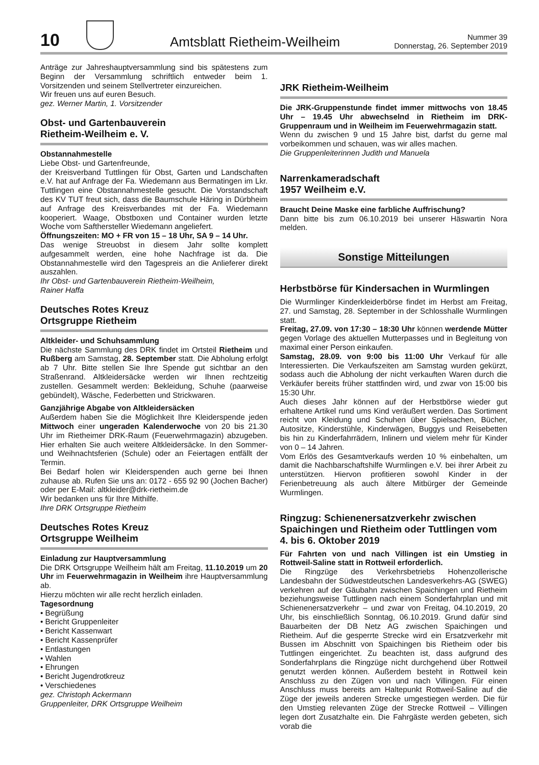10
Amtsblatt Rietheim-Weilheim
Nummer 39
Donnerstag, 26. September 2019
Anträge zur Jahreshauptversammlung sind bis spätestens zum Beginn der Versammlung schriftlich entweder beim 1. Vorsitzenden und seinem Stellvertreter einzureichen.
Wir freuen uns auf euren Besuch.
gez. Werner Martin, 1. Vorsitzender
Obst- und Gartenbauverein
Rietheim-Weilheim e. V.
Obstannahmestelle
Liebe Obst- und Gartenfreunde,
der Kreisverband Tuttlingen für Obst, Garten und Landschaften e.V. hat auf Anfrage der Fa. Wiedemann aus Bermatingen im Lkr. Tuttlingen eine Obstannahmestelle gesucht. Die Vorstandschaft des KV TUT freut sich, dass die Baumschule Häring in Dürbheim auf Anfrage des Kreisverbandes mit der Fa. Wiedemann kooperiert. Waage, Obstboxen und Container wurden letzte Woche vom Safthersteller Wiedemann angeliefert.
Öffnungszeiten: MO + FR von 15 – 18 Uhr, SA 9 – 14 Uhr.
Das wenige Streuobst in diesem Jahr sollte komplett aufgesammelt werden, eine hohe Nachfrage ist da. Die Obstannahmestelle wird den Tagespreis an die Anlieferer direkt auszahlen.
Ihr Obst- und Gartenbauverein Rietheim-Weilheim,
Rainer Haffa
Deutsches Rotes Kreuz
Ortsgruppe Rietheim
Altkleider- und Schuhsammlung
Die nächste Sammlung des DRK findet im Ortsteil Rietheim und Rußberg am Samstag, 28. September statt. Die Abholung erfolgt ab 7 Uhr. Bitte stellen Sie Ihre Spende gut sichtbar an den Straßenrand. Altkleidersäcke werden wir Ihnen rechtzeitig zustellen. Gesammelt werden: Bekleidung, Schuhe (paarweise gebündelt), Wäsche, Federbetten und Strickwaren.
Ganzjährige Abgabe von Altkleidersäcken
Außerdem haben Sie die Möglichkeit Ihre Kleiderspende jeden Mittwoch einer ungeraden Kalenderwoche von 20 bis 21.30 Uhr im Rietheimer DRK-Raum (Feuerwehrmagazin) abzugeben. Hier erhalten Sie auch weitere Altkleidersäcke. In den Sommer- und Weihnachtsferien (Schule) oder an Feiertagen entfällt der Termin.
Bei Bedarf holen wir Kleiderspenden auch gerne bei Ihnen zuhause ab. Rufen Sie uns an: 0172 - 655 92 90 (Jochen Bacher) oder per E-Mail: altkleider@drk-rietheim.de
Wir bedanken uns für Ihre Mithilfe.
Ihre DRK Ortsgruppe Rietheim
Deutsches Rotes Kreuz
Ortsgruppe Weilheim
Einladung zur Hauptversammlung
Die DRK Ortsgruppe Weilheim hält am Freitag, 11.10.2019 um 20 Uhr im Feuerwehrmagazin in Weilheim ihre Hauptversammlung ab.
Hierzu möchten wir alle recht herzlich einladen.
Tagesordnung
• Begrüßung
• Bericht Gruppenleiter
• Bericht Kassenwart
• Bericht Kassenprüfer
• Entlastungen
• Wahlen
• Ehrungen
• Bericht Jugendrotkreuz
• Verschiedenes
gez. Christoph Ackermann
Gruppenleiter, DRK Ortsgruppe Weilheim
JRK Rietheim-Weilheim
Die JRK-Gruppenstunde findet immer mittwochs von 18.45 Uhr – 19.45 Uhr abwechselnd in Rietheim im DRK-Gruppenraum und in Weilheim im Feuerwehrmagazin statt.
Wenn du zwischen 9 und 15 Jahre bist, darfst du gerne mal vorbeikommen und schauen, was wir alles machen.
Die Gruppenleiterinnen Judith und Manuela
Narrenkameradschaft
1957 Weilheim e.V.
Braucht Deine Maske eine farbliche Auffrischung?
Dann bitte bis zum 06.10.2019 bei unserer Häswartin Nora melden.
Sonstige Mitteilungen
Herbstbörse für Kindersachen in Wurmlingen
Die Wurmlinger Kinderkleiderbörse findet im Herbst am Freitag, 27. und Samstag, 28. September in der Schlosshalle Wurmlingen statt.
Freitag, 27.09. von 17:30 – 18:30 Uhr können werdende Mütter gegen Vorlage des aktuellen Mutterpasses und in Begleitung von maximal einer Person einkaufen.
Samstag, 28.09. von 9:00 bis 11:00 Uhr Verkauf für alle Interessierten. Die Verkaufszeiten am Samstag wurden gekürzt, sodass auch die Abholung der nicht verkauften Waren durch die Verkäufer bereits früher stattfinden wird, und zwar von 15:00 bis 15:30 Uhr.
Auch dieses Jahr können auf der Herbstbörse wieder gut erhaltene Artikel rund ums Kind veräußert werden. Das Sortiment reicht von Kleidung und Schuhen über Spielsachen, Bücher, Autositze, Kinderstühle, Kinderwägen, Buggys und Reisebetten bis hin zu Kinderfahrrädern, Inlinern und vielem mehr für Kinder von 0 – 14 Jahren.
Vom Erlös des Gesamtverkaufs werden 10 % einbehalten, um damit die Nachbarschaftshilfe Wurmlingen e.V. bei ihrer Arbeit zu unterstützen. Hiervon profitieren sowohl Kinder in der Ferienbetreuung als auch ältere Mitbürger der Gemeinde Wurmlingen.
Ringzug: Schienenersatzverkehr zwischen Spaichingen und Rietheim oder Tuttlingen vom 4. bis 6. Oktober 2019
Für Fahrten von und nach Villingen ist ein Umstieg in Rottweil-Saline statt in Rottweil erforderlich.
Die Ringzüge des Verkehrsbetriebs Hohenzollerische Landesbahn der Südwestdeutschen Landesverkehrs-AG (SWEG) verkehren auf der Gäubahn zwischen Spaichingen und Rietheim beziehungsweise Tuttlingen nach einem Sonderfahrplan und mit Schienenersatzverkehr – und zwar von Freitag, 04.10.2019, 20 Uhr, bis einschließlich Sonntag, 06.10.2019. Grund dafür sind Bauarbeiten der DB Netz AG zwischen Spaichingen und Rietheim. Auf die gesperrte Strecke wird ein Ersatzverkehr mit Bussen im Abschnitt von Spaichingen bis Rietheim oder bis Tuttlingen eingerichtet. Zu beachten ist, dass aufgrund des Sonderfahrplans die Ringzüge nicht durchgehend über Rottweil genutzt werden können. Außerdem besteht in Rottweil kein Anschluss zu den Zügen von und nach Villingen. Für einen Anschluss muss bereits am Haltepunkt Rottweil-Saline auf die Züge der jeweils anderen Strecke umgestiegen werden. Die für den Umstieg relevanten Züge der Strecke Rottweil – Villingen legen dort Zusatzhalte ein. Die Fahrgäste werden gebeten, sich vorab die